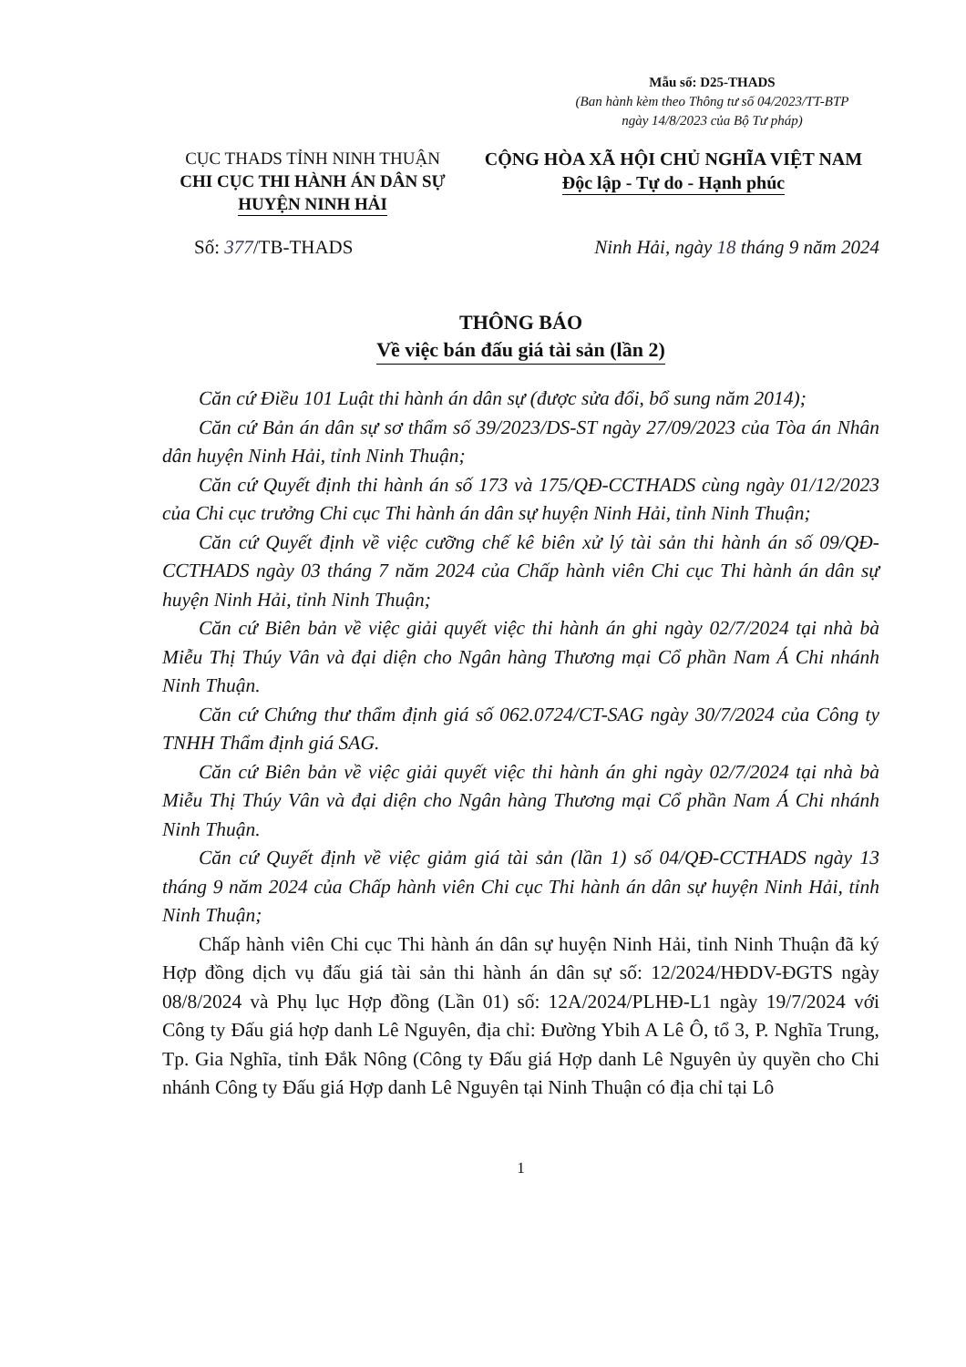Mẫu số: D25-THADS
(Ban hành kèm theo Thông tư số 04/2023/TT-BTP
ngày 14/8/2023 của Bộ Tư pháp)
CỤC THADS TỈNH NINH THUẬN
CHI CỤC THI HÀNH ÁN DÂN SỰ
HUYỆN NINH HẢI
CỘNG HÒA XÃ HỘI CHỦ NGHĨA VIỆT NAM
Độc lập - Tự do - Hạnh phúc
Số: 377/TB-THADS Ninh Hải, ngày 18 tháng 9 năm 2024
THÔNG BÁO
Về việc bán đấu giá tài sản (lần 2)
Căn cứ Điều 101 Luật thi hành án dân sự (được sửa đổi, bổ sung năm 2014);
Căn cứ Bản án dân sự sơ thẩm số 39/2023/DS-ST ngày 27/09/2023 của Tòa án Nhân dân huyện Ninh Hải, tỉnh Ninh Thuận;
Căn cứ Quyết định thi hành án số 173 và 175/QĐ-CCTHADS cùng ngày 01/12/2023 của Chi cục trưởng Chi cục Thi hành án dân sự huyện Ninh Hải, tỉnh Ninh Thuận;
Căn cứ Quyết định về việc cưỡng chế kê biên xử lý tài sản thi hành án số 09/QĐ-CCTHADS ngày 03 tháng 7 năm 2024 của Chấp hành viên Chi cục Thi hành án dân sự huyện Ninh Hải, tỉnh Ninh Thuận;
Căn cứ Biên bản về việc giải quyết việc thi hành án ghi ngày 02/7/2024 tại nhà bà Miễu Thị Thúy Vân và đại diện cho Ngân hàng Thương mại Cổ phần Nam Á Chi nhánh Ninh Thuận.
Căn cứ Chứng thư thẩm định giá số 062.0724/CT-SAG ngày 30/7/2024 của Công ty TNHH Thẩm định giá SAG.
Căn cứ Biên bản về việc giải quyết việc thi hành án ghi ngày 02/7/2024 tại nhà bà Miễu Thị Thúy Vân và đại diện cho Ngân hàng Thương mại Cổ phần Nam Á Chi nhánh Ninh Thuận.
Căn cứ Quyết định về việc giảm giá tài sản (lần 1) số 04/QĐ-CCTHADS ngày 13 tháng 9 năm 2024 của Chấp hành viên Chi cục Thi hành án dân sự huyện Ninh Hải, tỉnh Ninh Thuận;
Chấp hành viên Chi cục Thi hành án dân sự huyện Ninh Hải, tỉnh Ninh Thuận đã ký Hợp đồng dịch vụ đấu giá tài sản thi hành án dân sự số: 12/2024/HĐDV-ĐGTS ngày 08/8/2024 và Phụ lục Hợp đồng (Lần 01) số: 12A/2024/PLHĐ-L1 ngày 19/7/2024 với Công ty Đấu giá hợp danh Lê Nguyên, địa chỉ: Đường Ybih A Lê Ô, tổ 3, P. Nghĩa Trung, Tp. Gia Nghĩa, tỉnh Đắk Nông (Công ty Đấu giá Hợp danh Lê Nguyên ủy quyền cho Chi nhánh Công ty Đấu giá Hợp danh Lê Nguyên tại Ninh Thuận có địa chỉ tại Lô
1